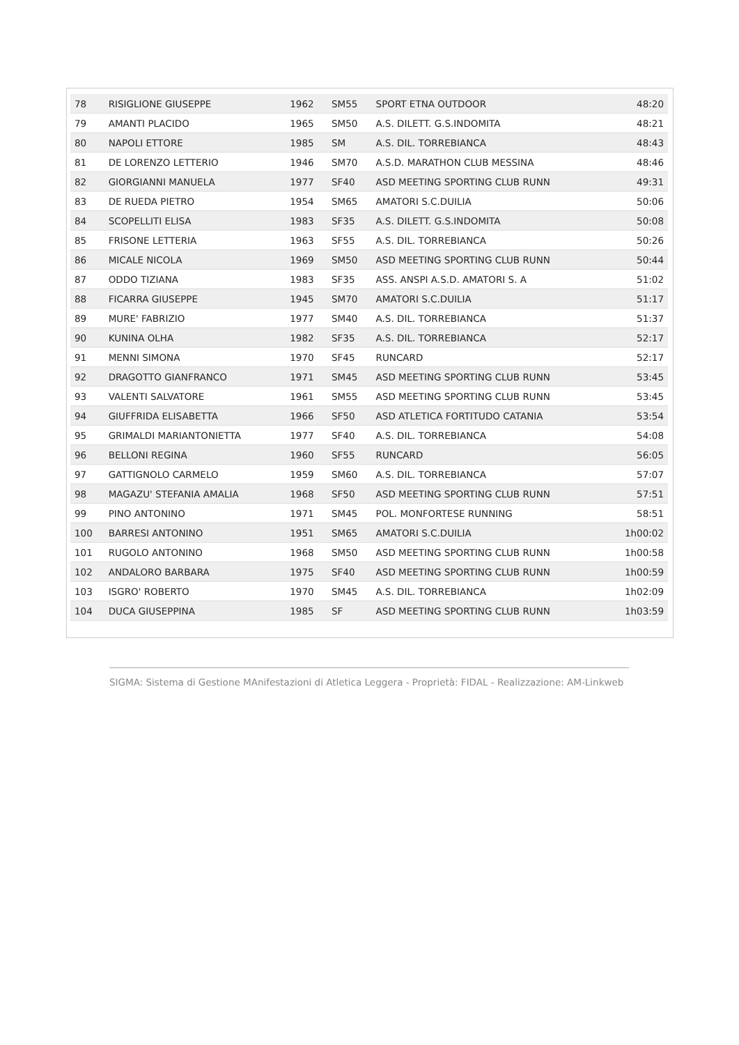| 78 | RISIGLIONE GIUSEPPE | 1962 | SM55 | SPORT ETNA OUTDOOR | 48:20 |
| 79 | AMANTI PLACIDO | 1965 | SM50 | A.S. DILETT. G.S.INDOMITA | 48:21 |
| 80 | NAPOLI ETTORE | 1985 | SM | A.S. DIL. TORREBIANCA | 48:43 |
| 81 | DE LORENZO LETTERIO | 1946 | SM70 | A.S.D. MARATHON CLUB MESSINA | 48:46 |
| 82 | GIORGIANNI MANUELA | 1977 | SF40 | ASD MEETING SPORTING CLUB RUNN | 49:31 |
| 83 | DE RUEDA PIETRO | 1954 | SM65 | AMATORI S.C.DUILIA | 50:06 |
| 84 | SCOPELLITI ELISA | 1983 | SF35 | A.S. DILETT. G.S.INDOMITA | 50:08 |
| 85 | FRISONE LETTERIA | 1963 | SF55 | A.S. DIL. TORREBIANCA | 50:26 |
| 86 | MICALE NICOLA | 1969 | SM50 | ASD MEETING SPORTING CLUB RUNN | 50:44 |
| 87 | ODDO TIZIANA | 1983 | SF35 | ASS. ANSPI A.S.D. AMATORI S. A | 51:02 |
| 88 | FICARRA GIUSEPPE | 1945 | SM70 | AMATORI S.C.DUILIA | 51:17 |
| 89 | MURE' FABRIZIO | 1977 | SM40 | A.S. DIL. TORREBIANCA | 51:37 |
| 90 | KUNINA OLHA | 1982 | SF35 | A.S. DIL. TORREBIANCA | 52:17 |
| 91 | MENNI SIMONA | 1970 | SF45 | RUNCARD | 52:17 |
| 92 | DRAGOTTO GIANFRANCO | 1971 | SM45 | ASD MEETING SPORTING CLUB RUNN | 53:45 |
| 93 | VALENTI SALVATORE | 1961 | SM55 | ASD MEETING SPORTING CLUB RUNN | 53:45 |
| 94 | GIUFFRIDA ELISABETTA | 1966 | SF50 | ASD ATLETICA FORTITUDO CATANIA | 53:54 |
| 95 | GRIMALDI MARIANTONIETTA | 1977 | SF40 | A.S. DIL. TORREBIANCA | 54:08 |
| 96 | BELLONI REGINA | 1960 | SF55 | RUNCARD | 56:05 |
| 97 | GATTIGNOLO CARMELO | 1959 | SM60 | A.S. DIL. TORREBIANCA | 57:07 |
| 98 | MAGAZU' STEFANIA AMALIA | 1968 | SF50 | ASD MEETING SPORTING CLUB RUNN | 57:51 |
| 99 | PINO ANTONINO | 1971 | SM45 | POL. MONFORTESE RUNNING | 58:51 |
| 100 | BARRESI ANTONINO | 1951 | SM65 | AMATORI S.C.DUILIA | 1h00:02 |
| 101 | RUGOLO ANTONINO | 1968 | SM50 | ASD MEETING SPORTING CLUB RUNN | 1h00:58 |
| 102 | ANDALORO BARBARA | 1975 | SF40 | ASD MEETING SPORTING CLUB RUNN | 1h00:59 |
| 103 | ISGRO' ROBERTO | 1970 | SM45 | A.S. DIL. TORREBIANCA | 1h02:09 |
| 104 | DUCA GIUSEPPINA | 1985 | SF | ASD MEETING SPORTING CLUB RUNN | 1h03:59 |
SIGMA: Sistema di Gestione MAnifestazioni di Atletica Leggera - Proprietà: FIDAL - Realizzazione: AM-Linkweb